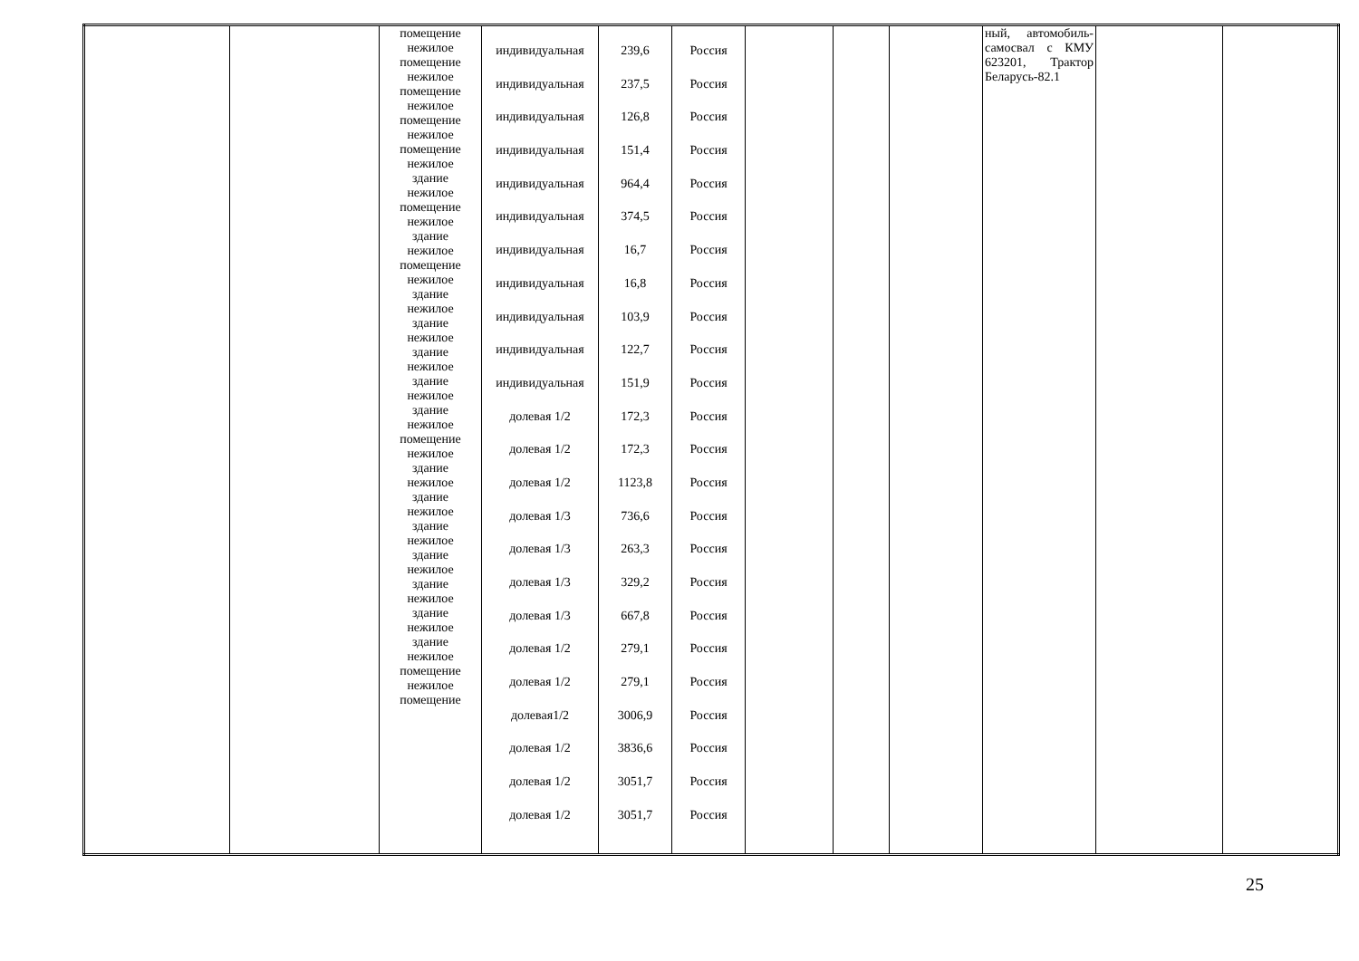| | | помещение нежилое помещение нежилое помещение нежилое помещение нежилое помещение нежилое здание нежилое помещение нежилое здание нежилое помещение нежилое здание нежилое здание нежилое здание нежилое здание нежилое здание нежилое помещение нежилое здание нежилое здание нежилое здание нежилое здание нежилое здание нежилое здание нежилое здание нежилое помещение нежилое помещение | индивидуальная индивидуальная индивидуальная индивидуальная индивидуальная индивидуальная индивидуальная индивидуальная индивидуальная индивидуальная индивидуальная долевая 1/2 долевая 1/2 долевая 1/2 долевая 1/3 долевая 1/3 долевая 1/3 долевая 1/3 долевая 1/2 долевая 1/2 долевая1/2 долевая 1/2 долевая 1/2 долевая 1/2 | 239,6 237,5 126,8 151,4 964,4 374,5 16,7 16,8 103,9 122,7 151,9 172,3 172,3 1123,8 736,6 263,3 329,2 667,8 279,1 279,1 3006,9 3836,6 3051,7 3051,7 | Россия Россия Россия Россия Россия Россия Россия Россия Россия Россия Россия Россия Россия Россия Россия Россия Россия Россия Россия Россия Россия Россия Россия Россия | | | | ный, автомобиль-самосвал с КМУ 623201, Трактор Беларусь-82.1 | | |
25